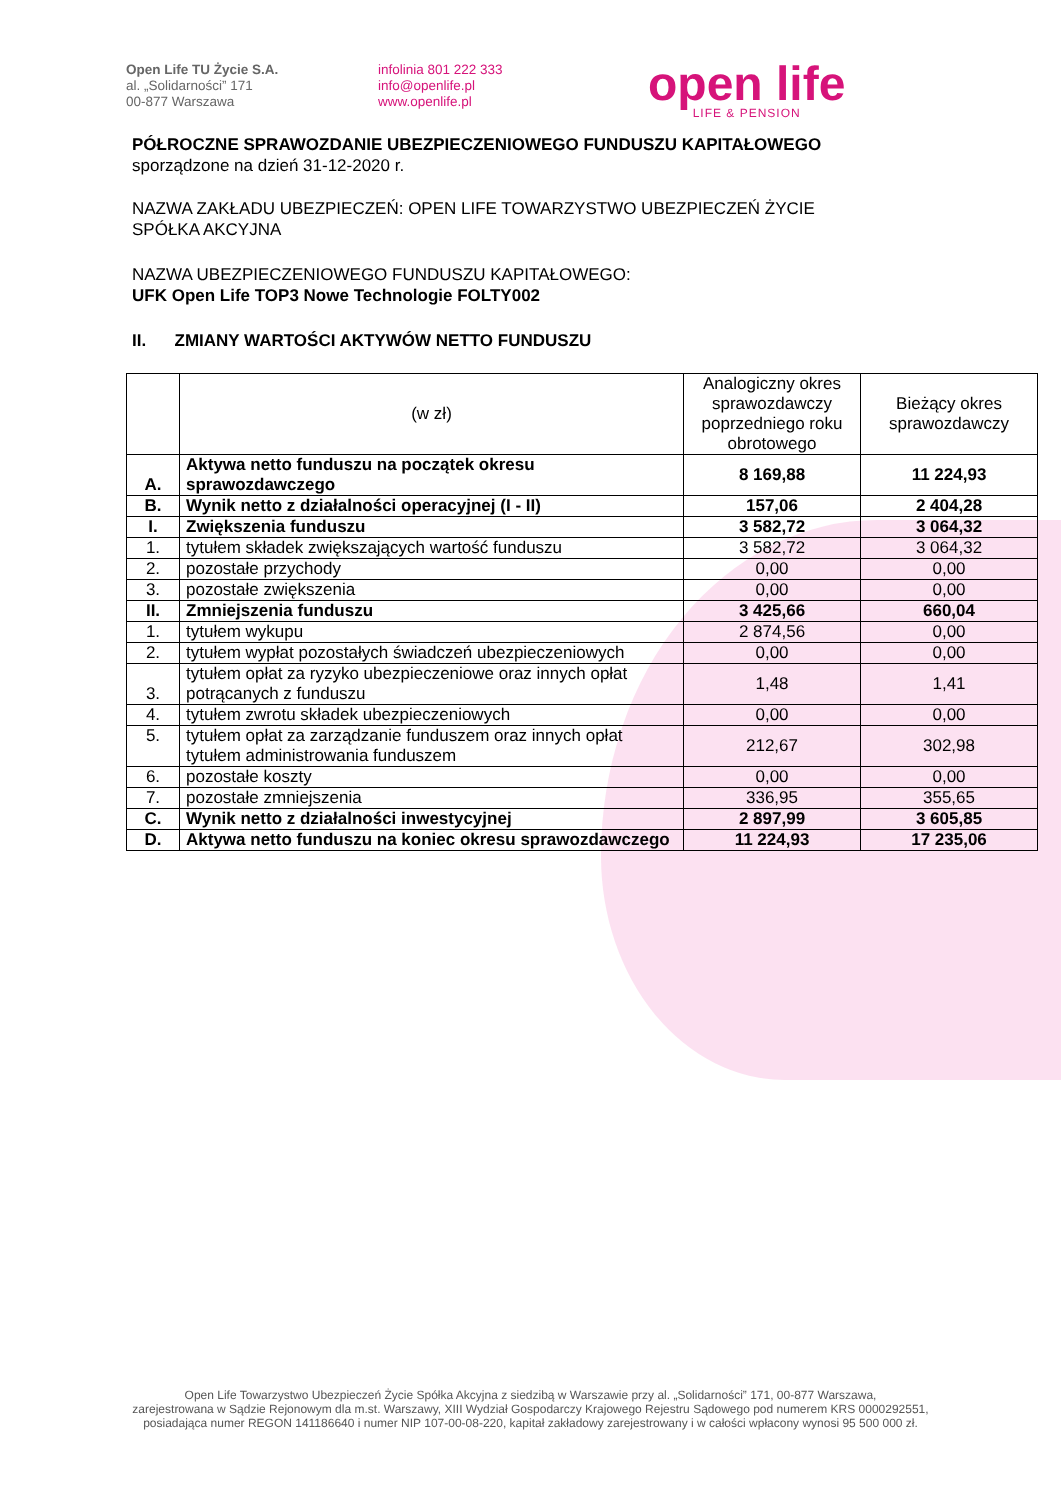Open Life TU Życie S.A.
al. „Solidarności” 171
00-877 Warszawa
infolinia 801 222 333
info@openlife.pl
www.openlife.pl
open life
LIFE & PENSION
PÓŁROCZNE SPRAWOZDANIE UBEZPIECZENIOWEGO FUNDUSZU KAPITAŁOWEGO
sporządzone na dzień 31-12-2020 r.
NAZWA ZAKŁADU UBEZPIECZEŃ: OPEN LIFE TOWARZYSTWO UBEZPIECZEŃ ŻYCIE
SPÓŁKA AKCYJNA
NAZWA UBEZPIECZENIOWEGO FUNDUSZU KAPITAŁOWEGO:
UFK Open Life TOP3 Nowe Technologie FOLTY002
II. ZMIANY WARTOŚCI AKTYWÓW NETTO FUNDUSZU
| | (w zł) | Analogiczny okres sprawozdawczy poprzedniego roku obrotowego | Bieżący okres sprawozdawczy |
| --- | --- | --- | --- |
| A. | Aktywa netto funduszu na początek okresu sprawozdawczego | 8 169,88 | 11 224,93 |
| B. | Wynik netto z działalności operacyjnej (I - II) | 157,06 | 2 404,28 |
| I. | Zwiększenia funduszu | 3 582,72 | 3 064,32 |
| 1. | tytułem składek zwiększających wartość funduszu | 3 582,72 | 3 064,32 |
| 2. | pozostałe przychody | 0,00 | 0,00 |
| 3. | pozostałe zwiększenia | 0,00 | 0,00 |
| II. | Zmniejszenia funduszu | 3 425,66 | 660,04 |
| 1. | tytułem wykupu | 2 874,56 | 0,00 |
| 2. | tytułem wypłat pozostałych świadczeń ubezpieczeniowych | 0,00 | 0,00 |
| 3. | tytułem opłat za ryzyko ubezpieczeniowe oraz innych opłat potrącanych z funduszu | 1,48 | 1,41 |
| 4. | tytułem zwrotu składek ubezpieczeniowych | 0,00 | 0,00 |
| 5. | tytułem opłat za zarządzanie funduszem oraz innych opłat tytułem administrowania funduszem | 212,67 | 302,98 |
| 6. | pozostałe koszty | 0,00 | 0,00 |
| 7. | pozostałe zmniejszenia | 336,95 | 355,65 |
| C. | Wynik netto z działalności inwestycyjnej | 2 897,99 | 3 605,85 |
| D. | Aktywa netto funduszu na koniec okresu sprawozdawczego | 11 224,93 | 17 235,06 |
Open Life Towarzystwo Ubezpieczeń Życie Spółka Akcyjna z siedzibą w Warszawie przy al. „Solidarności” 171, 00-877 Warszawa,
zarejestrowana w Sądzie Rejonowym dla m.st. Warszawy, XIII Wydział Gospodarczy Krajowego Rejestru Sądowego pod numerem KRS 0000292551,
posiadająca numer REGON 141186640 i numer NIP 107-00-08-220, kapitał zakładowy zarejestrowany i w całości wpłacony wynosi 95 500 000 zł.